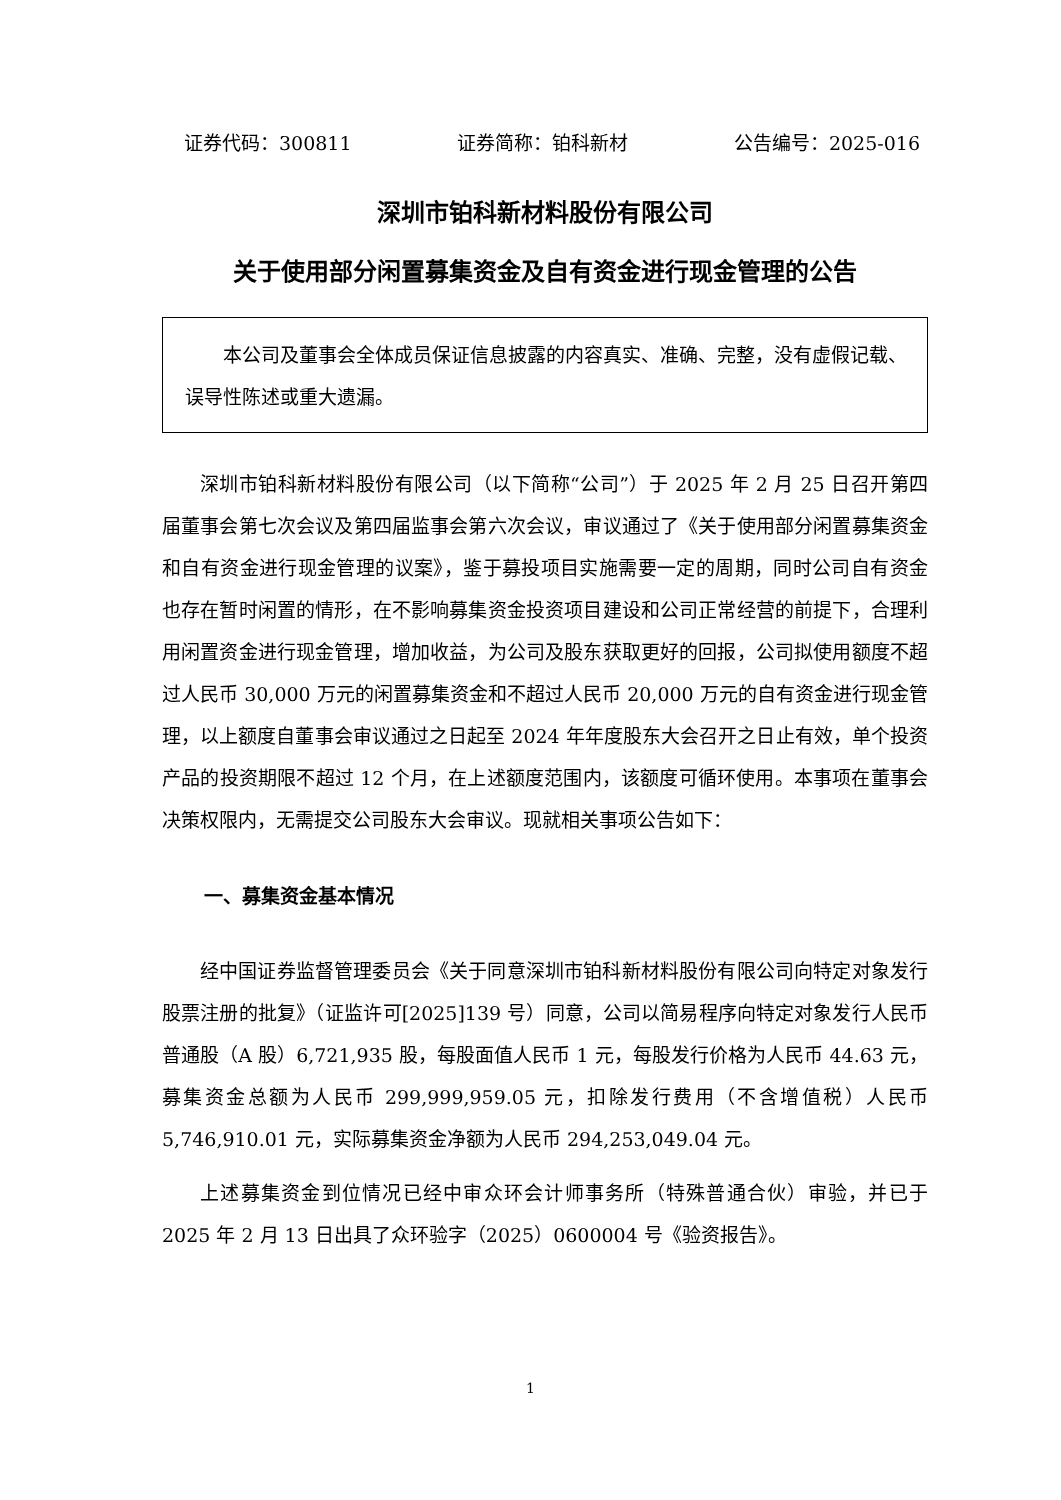证券代码：300811 证券简称：铂科新材 公告编号：2025-016
深圳市铂科新材料股份有限公司
关于使用部分闲置募集资金及自有资金进行现金管理的公告
本公司及董事会全体成员保证信息披露的内容真实、准确、完整，没有虚假记载、误导性陈述或重大遗漏。
深圳市铂科新材料股份有限公司（以下简称“公司”）于 2025 年 2 月 25 日召开第四届董事会第七次会议及第四届监事会第六次会议，审议通过了《关于使用部分闲置募集资金和自有资金进行现金管理的议案》，鉴于募投项目实施需要一定的周期，同时公司自有资金也存在暂时闲置的情形，在不影响募集资金投资项目建设和公司正常经营的前提下，合理利用闲置资金进行现金管理，增加收益，为公司及股东获取更好的回报，公司拟使用额度不超过人民币 30,000 万元的闲置募集资金和不超过人民币 20,000 万元的自有资金进行现金管理，以上额度自董事会审议通过之日起至 2024 年年度股东大会召开之日止有效，单个投资产品的投资期限不超过 12 个月，在上述额度范围内，该额度可循环使用。本事项在董事会决策权限内，无需提交公司股东大会审议。现就相关事项公告如下：
一、募集资金基本情况
经中国证券监督管理委员会《关于同意深圳市铂科新材料股份有限公司向特定对象发行股票注册的批复》（证监许可[2025]139 号）同意，公司以简易程序向特定对象发行人民币普通股（A 股）6,721,935 股，每股面值人民币 1 元，每股发行价格为人民币 44.63 元，募集资金总额为人民币 299,999,959.05 元，扣除发行费用（不含增值税）人民币 5,746,910.01 元，实际募集资金净额为人民币 294,253,049.04 元。
上述募集资金到位情况已经中审众环会计师事务所（特殊普通合伙）审验，并已于 2025 年 2 月 13 日出具了众环验字（2025）0600004 号《验资报告》。
1